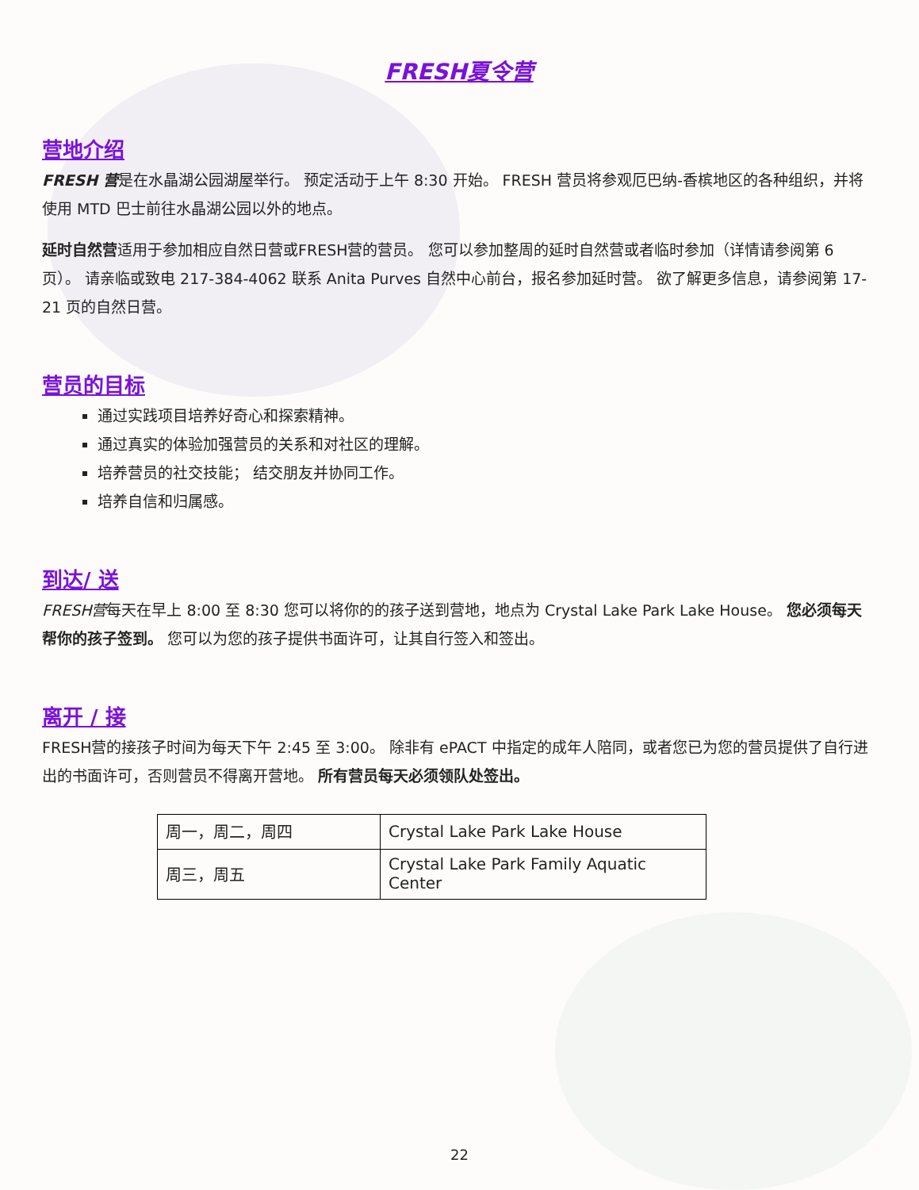FRESH夏令营
营地介绍
FRESH 营是在水晶湖公园湖屋举行。 预定活动于上午 8:30 开始。 FRESH 营员将参观厄巴纳-香槟地区的各种组织，并将使用 MTD 巴士前往水晶湖公园以外的地点。
延时自然营适用于参加相应自然日营或FRESH营的营员。 您可以参加整周的延时自然营或者临时参加（详情请参阅第 6 页）。 请亲临或致电 217-384-4062 联系 Anita Purves 自然中心前台，报名参加延时营。 欲了解更多信息，请参阅第 17-21 页的自然日营。
营员的目标
通过实践项目培养好奇心和探索精神。
通过真实的体验加强营员的关系和对社区的理解。
培养营员的社交技能； 结交朋友并协同工作。
培养自信和归属感。
到达/ 送
FRESH营每天在早上 8:00 至 8:30 您可以将你的的孩子送到营地，地点为 Crystal Lake Park Lake House。 您必须每天帮你的孩子签到。 您可以为您的孩子提供书面许可，让其自行签入和签出。
离开 / 接
FRESH营的接孩子时间为每天下午 2:45 至 3:00。 除非有 ePACT 中指定的成年人陪同，或者您已为您的营员提供了自行进出的书面许可，否则营员不得离开营地。 所有营员每天必须领队处签出。
| 周一，周二，周四 | Crystal Lake Park Lake House |
| 周三，周五 | Crystal Lake Park Family Aquatic Center |
22